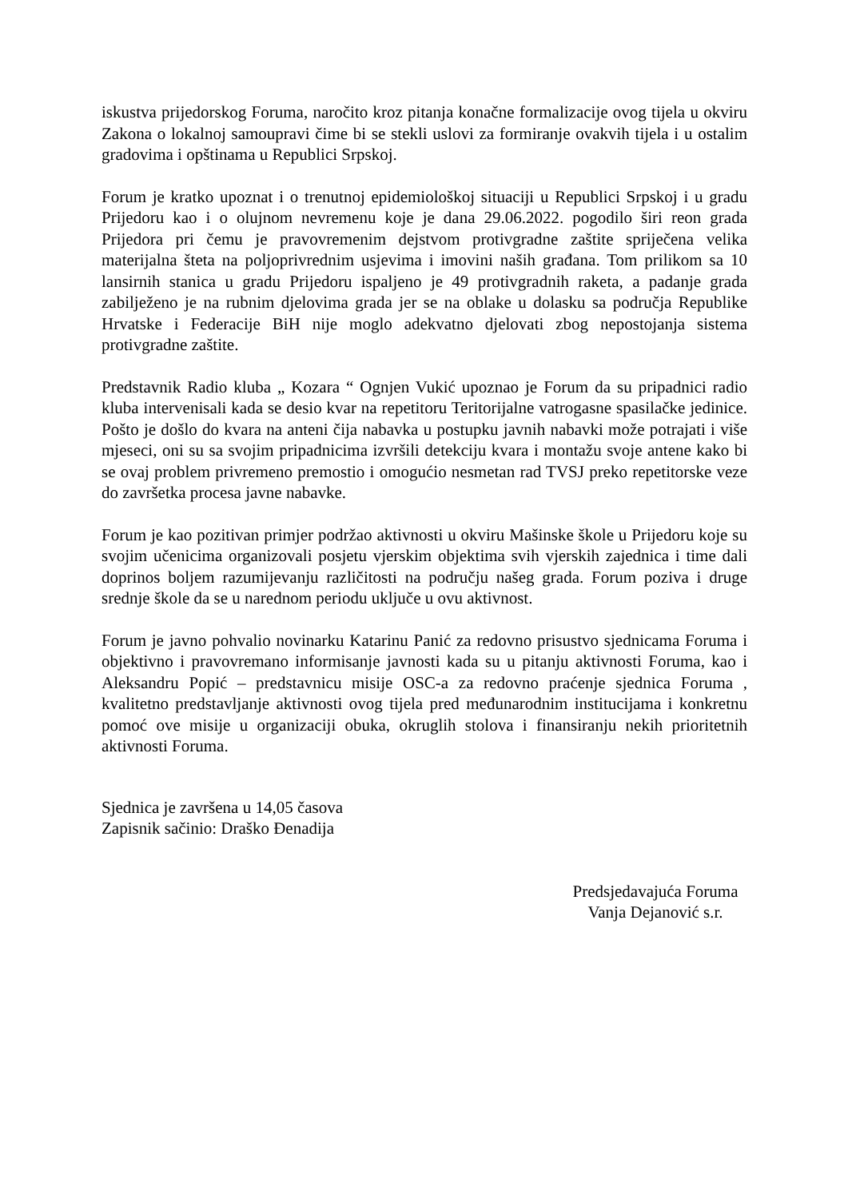iskustva prijedorskog Foruma, naročito kroz pitanja konačne formalizacije ovog tijela u okviru Zakona o lokalnoj samoupravi čime bi se stekli uslovi za formiranje ovakvih tijela i u ostalim gradovima i opštinama u Republici Srpskoj.
Forum je kratko upoznat i o trenutnoj epidemiološkoj situaciji u Republici Srpskoj i u gradu Prijedoru kao i o olujnom nevremenu koje je dana 29.06.2022. pogodilo širi reon grada Prijedora pri čemu je pravovremenim dejstvom protivgradne zaštite spriječena velika materijalna šteta na poljoprivrednim usjevima i imovini naših građana. Tom prilikom sa 10 lansirnih stanica u gradu Prijedoru ispaljeno je 49 protivgradnih raketa, a padanje grada zabilježeno je na rubnim djelovima grada jer se na oblake u dolasku sa područja Republike Hrvatske i Federacije BiH nije moglo adekvatno djelovati zbog nepostojanja sistema protivgradne zaštite.
Predstavnik Radio kluba „ Kozara “ Ognjen Vukić upoznao je Forum da su pripadnici radio kluba intervenisali kada se desio kvar na repetitoru Teritorijalne vatrogasne spasilačke jedinice. Pošto je došlo do kvara na anteni čija nabavka u postupku javnih nabavki može potrajati i više mjeseci, oni su sa svojim pripadnicima izvršili detekciju kvara i montažu svoje antene kako bi se ovaj problem privremeno premostio i omogućio nesmetan rad TVSJ preko repetitorske veze do završetka procesa javne nabavke.
Forum je kao pozitivan primjer podržao aktivnosti u okviru Mašinske škole u Prijedoru koje su svojim učenicima organizovali posjetu vjerskim objektima svih vjerskih zajednica i time dali doprinos boljem razumijevanju različitosti na području našeg grada. Forum poziva i druge srednje škole da se u narednom periodu uključe u ovu aktivnost.
Forum je javno pohvalio novinarku Katarinu Panić za redovno prisustvo sjednicama Foruma i objektivno i pravovremano informisanje javnosti kada su u pitanju aktivnosti Foruma, kao i Aleksandru Popić – predstavnicu misije OSC-a za redovno praćenje sjednica Foruma , kvalitetno predstavljanje aktivnosti ovog tijela pred međunarodnim institucijama i konkretnu pomoć ove misije u organizaciji obuka, okruglih stolova i finansiranju nekih prioritetnih aktivnosti Foruma.
Sjednica je završena u 14,05 časova
Zapisnik sačinio: Draško Đenadija
Predsjedavajuća Foruma
Vanja Dejanović s.r.